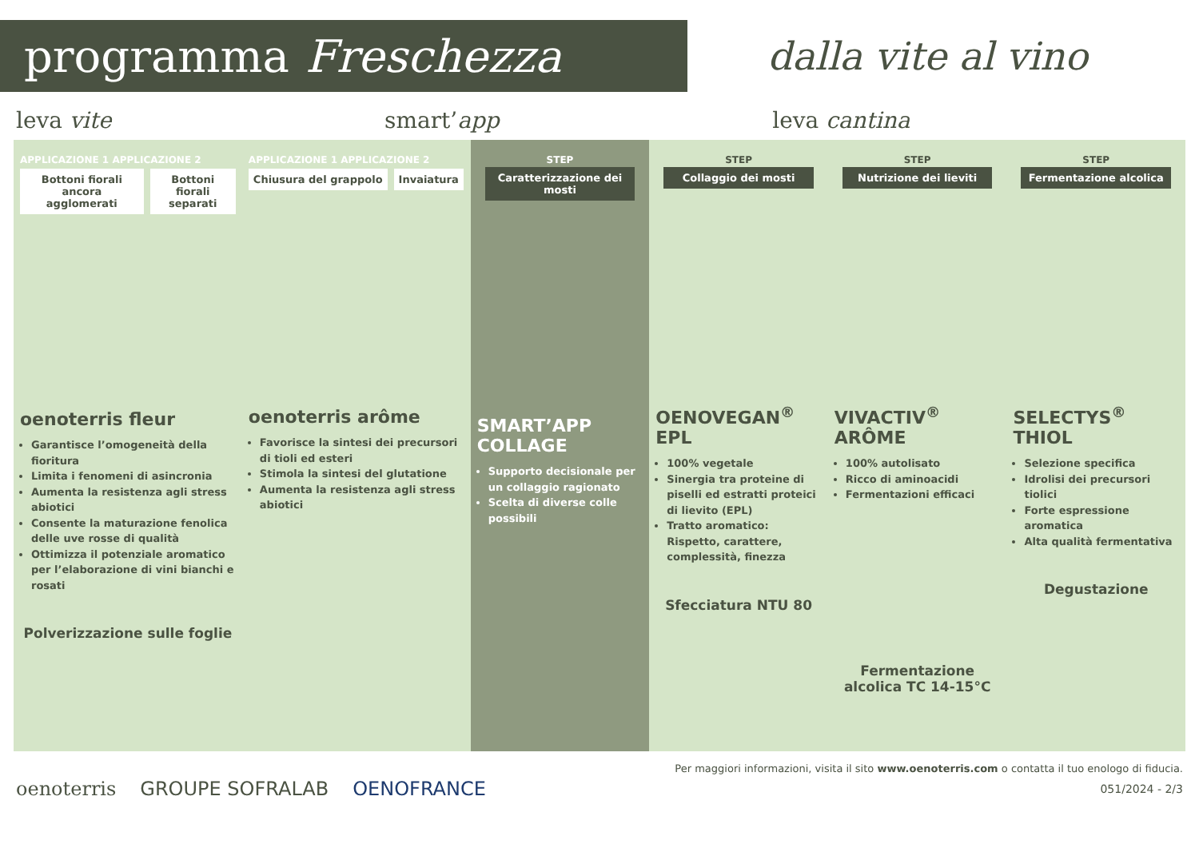programma Freschezza
dalla vite al vino
leva vite smart’app leva cantina
APPLICAZIONE 1 APPLICAZIONE 2
Bottoni fiorali ancora agglomerati
Bottoni fiorali separati
oenoterris fleur
Garantisce l’omogeneità della fioritura
Limita i fenomeni di asincronia
Aumenta la resistenza agli stress abiotici
Consente la maturazione fenolica delle uve rosse di qualità
Ottimizza il potenziale aromatico per l’elaborazione di vini bianchi e rosati
Polverizzazione sulle foglie
APPLICAZIONE 1 APPLICAZIONE 2
Chiusura del grappolo Invaiatura
oenoterris arôme
Favorisce la sintesi dei precursori di tioli ed esteri
Stimola la sintesi del glutatione
Aumenta la resistenza agli stress abiotici
STEP
Caratterizzazione dei mosti
SMART’APP COLLAGE
Supporto decisionale per un collaggio ragionato
Scelta di diverse colle possibili
STEP
Collaggio dei mosti
OENOVEGAN<sup>®</sup> EPL
100% vegetale
Sinergia tra proteine di piselli ed estratti proteici di lievito (EPL)
Tratto aromatico: Rispetto, carattere, complessità, finezza
Sfecciatura NTU 80
STEP
Nutrizione dei lieviti
VIVACTIV<sup>®</sup> ARÔME
100% autolisato
Ricco di aminoacidi
Fermentazioni efficaci
Fermentazione alcolica TC 14-15°C
STEP
Fermentazione alcolica
SELECTYS<sup>®</sup> THIOL
Selezione specifica
Idrolisi dei precursori tiolici
Forte espressione aromatica
Alta qualità fermentativa
Degustazione
Per maggiori informazioni, visita il sito www.oenoterris.com o contatta il tuo enologo di fiducia.
oenoterris GROUPE SOFRALAB OENOFRANCE 051/2024 - 2/3